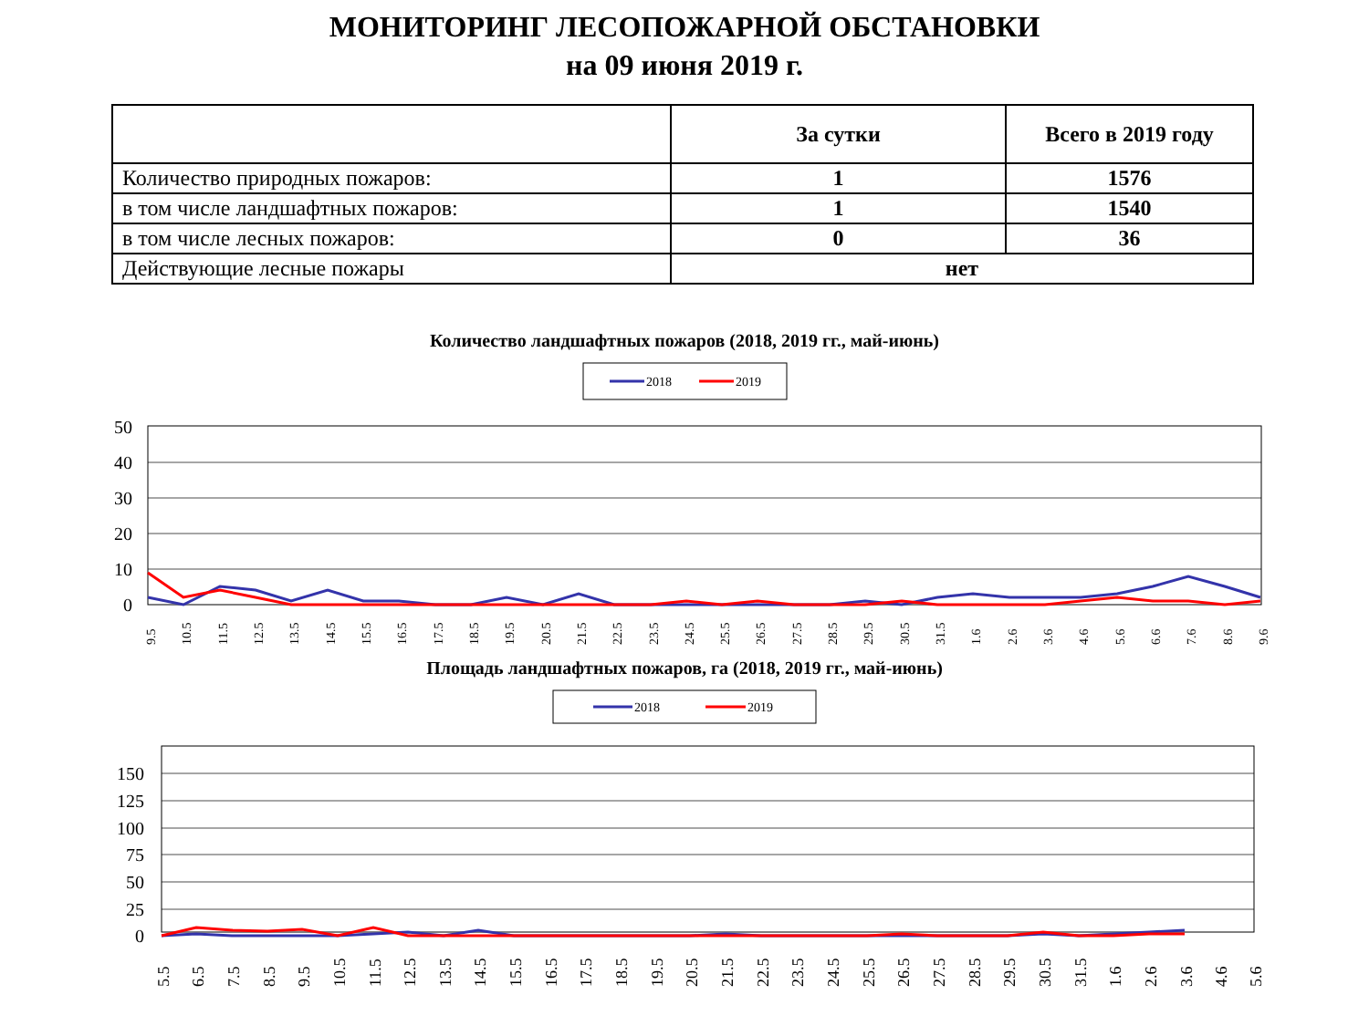МОНИТОРИНГ ЛЕСОПОЖАРНОЙ ОБСТАНОВКИ
на 09 июня 2019 г.
| | За сутки | Всего в 2019 году |
| --- | --- | --- |
| Количество природных пожаров: | 1 | 1576 |
| в том числе ландшафтных пожаров: | 1 | 1540 |
| в том числе лесных пожаров: | 0 | 36 |
| Действующие лесные пожары | нет | |
Количество ландшафтных пожаров (2018, 2019 гг., май-июнь)
2018
2019
50
40
30
20
10
0
9.5
10.5
11.5
12.5
13.5
14.5
15.5
16.5
17.5
18.5
19.5
20.5
21.5
22.5
23.5
24.5
25.5
26.5
27.5
28.5
29.5
30.5
31.5
1.6
2.6
3.6
4.6
5.6
6.6
7.6
8.6
9.6
Площадь ландшафтных пожаров, га (2018, 2019 гг., май-июнь)
2018
2019
150
125
100
75
50
25
0
5.5
6.5
7.5
8.5
9.5
10.5
11.5
12.5
13.5
14.5
15.5
16.5
17.5
18.5
19.5
20.5
21.5
22.5
23.5
24.5
25.5
26.5
27.5
28.5
29.5
30.5
31.5
1.6
2.6
3.6
4.6
5.6